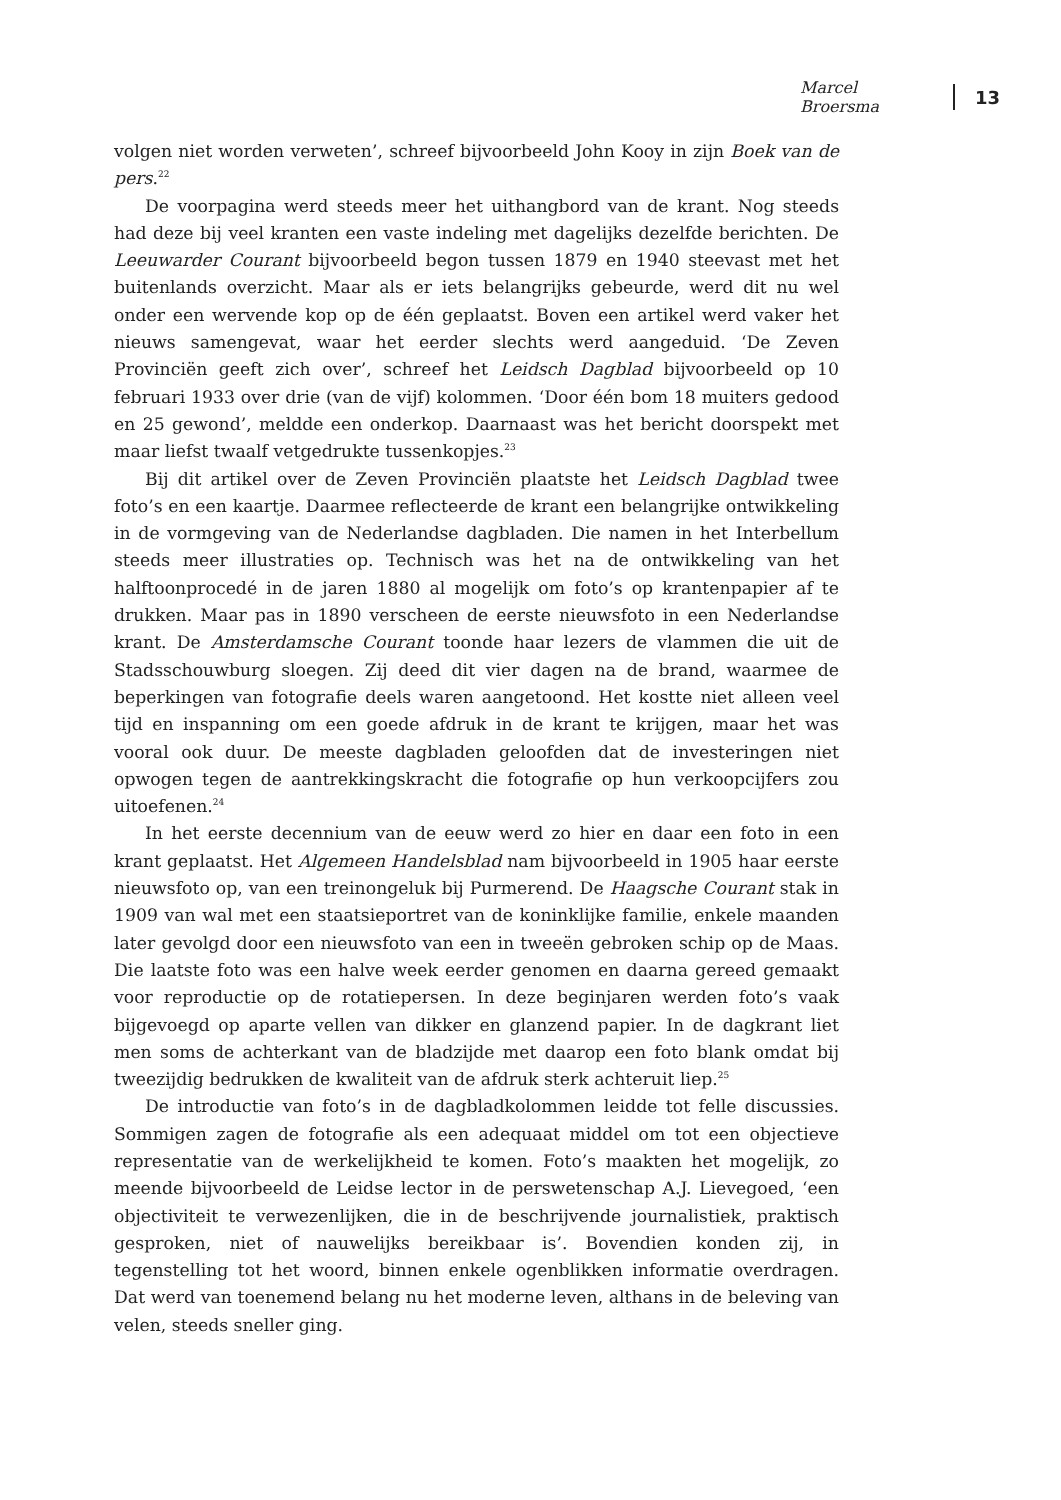Marcel Broersma 13
volgen niet worden verweten’, schreef bijvoorbeeld John Kooy in zijn Boek van de pers.<sup>22</sup>
De voorpagina werd steeds meer het uithangbord van de krant. Nog steeds had deze bij veel kranten een vaste indeling met dagelijks dezelfde berichten. De Leeuwarder Courant bijvoorbeeld begon tussen 1879 en 1940 steevast met het buitenlands overzicht. Maar als er iets belangrijks gebeurde, werd dit nu wel onder een wervende kop op de één geplaatst. Boven een artikel werd vaker het nieuws samengevat, waar het eerder slechts werd aangeduid. ‘De Zeven Provinciën geeft zich over’, schreef het Leidsch Dagblad bijvoorbeeld op 10 februari 1933 over drie (van de vijf) kolommen. ‘Door één bom 18 muiters gedood en 25 gewond’, meldde een onderkop. Daarnaast was het bericht doorspekt met maar liefst twaalf vetgedrukte tussenkopjes.<sup>23</sup>
Bij dit artikel over de Zeven Provinciën plaatste het Leidsch Dagblad twee foto’s en een kaartje. Daarmee reflecteerde de krant een belangrijke ontwikkeling in de vormgeving van de Nederlandse dagbladen. Die namen in het Interbellum steeds meer illustraties op. Technisch was het na de ontwikkeling van het halftoonprocedé in de jaren 1880 al mogelijk om foto’s op krantenpapier af te drukken. Maar pas in 1890 verscheen de eerste nieuwsfoto in een Nederlandse krant. De Amsterdamsche Courant toonde haar lezers de vlammen die uit de Stadsschouwburg sloegen. Zij deed dit vier dagen na de brand, waarmee de beperkingen van fotografie deels waren aangetoond. Het kostte niet alleen veel tijd en inspanning om een goede afdruk in de krant te krijgen, maar het was vooral ook duur. De meeste dagbladen geloofden dat de investeringen niet opwogen tegen de aantrekkingskracht die fotografie op hun verkoopcijfers zou uitoefenen.<sup>24</sup>
In het eerste decennium van de eeuw werd zo hier en daar een foto in een krant geplaatst. Het Algemeen Handelsblad nam bijvoorbeeld in 1905 haar eerste nieuwsfoto op, van een treinongeluk bij Purmerend. De Haagsche Courant stak in 1909 van wal met een staatsieportret van de koninklijke familie, enkele maanden later gevolgd door een nieuwsfoto van een in tweeën gebroken schip op de Maas. Die laatste foto was een halve week eerder genomen en daarna gereed gemaakt voor reproductie op de rotatiepersen. In deze beginjaren werden foto’s vaak bijgevoegd op aparte vellen van dikker en glanzend papier. In de dagkrant liet men soms de achterkant van de bladzijde met daarop een foto blank omdat bij tweezijdig bedrukken de kwaliteit van de afdruk sterk achteruit liep.<sup>25</sup>
De introductie van foto’s in de dagbladkolommen leidde tot felle discussies. Sommigen zagen de fotografie als een adequaat middel om tot een objectieve representatie van de werkelijkheid te komen. Foto’s maakten het mogelijk, zo meende bijvoorbeeld de Leidse lector in de perswetenschap A.J. Lievegoed, ‘een objectiviteit te verwezenlijken, die in de beschrijvende journalistiek, praktisch gesproken, niet of nauwelijks bereikbaar is’. Bovendien konden zij, in tegenstelling tot het woord, binnen enkele ogenblikken informatie overdragen. Dat werd van toenemend belang nu het moderne leven, althans in de beleving van velen, steeds sneller ging.